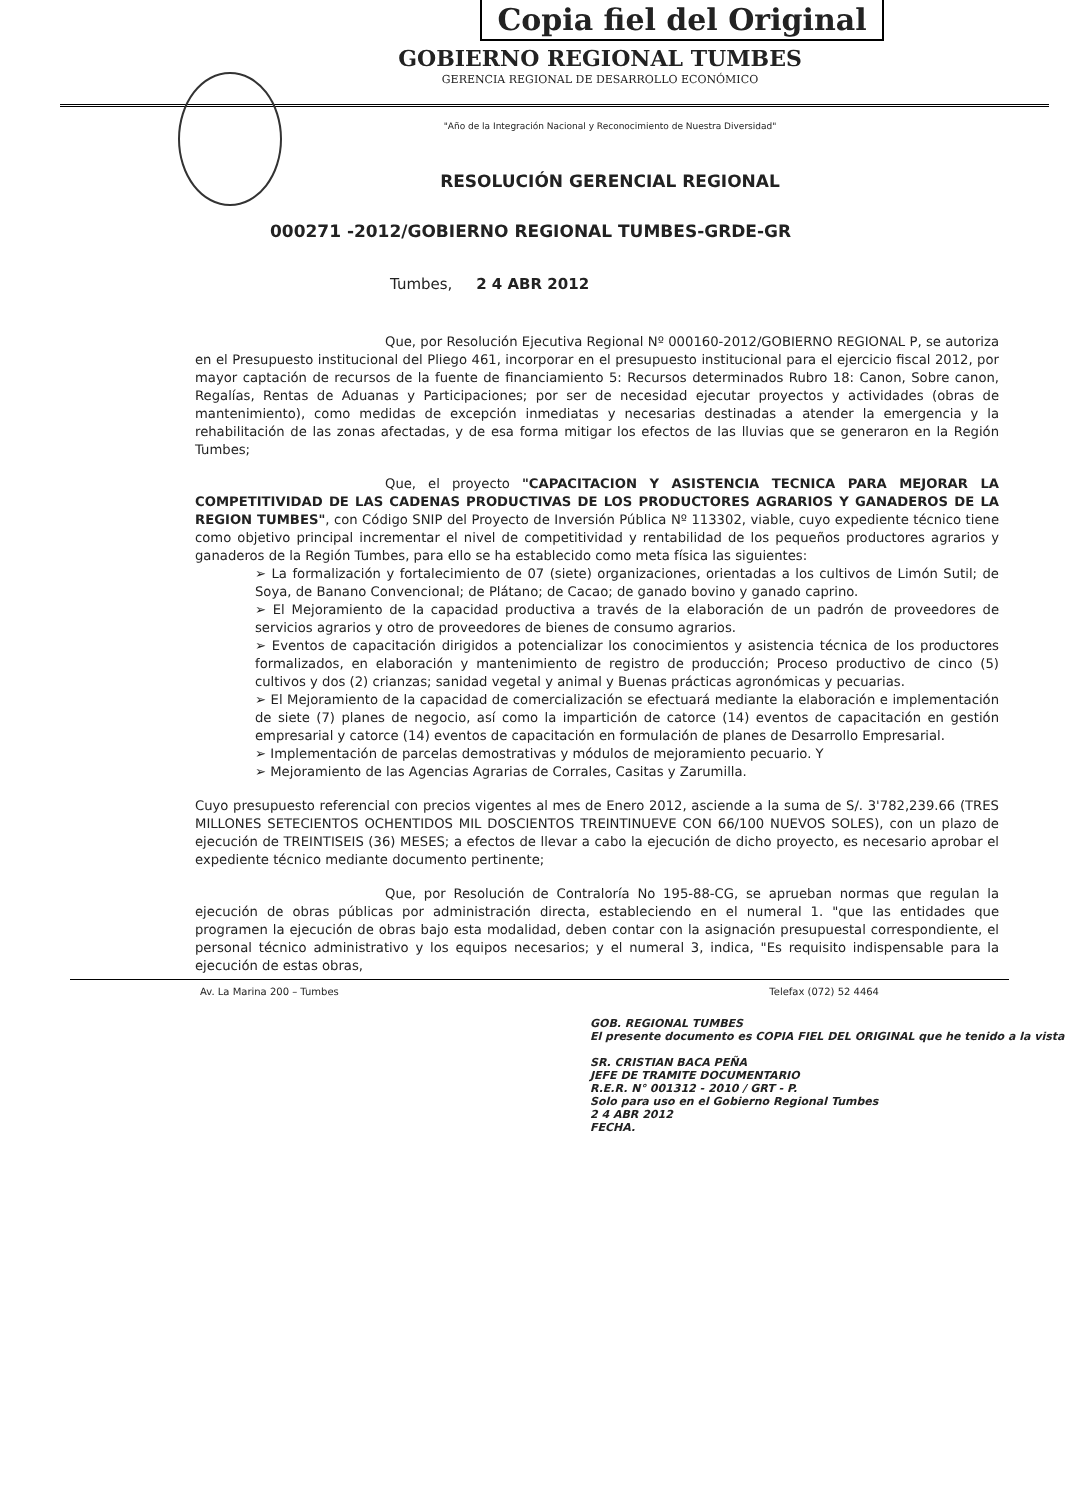Copia fiel del Original
GOBIERNO REGIONAL TUMBES
GERENCIA REGIONAL DE DESARROLLO ECONÓMICO
"Año de la Integración Nacional y Reconocimiento de Nuestra Diversidad"
RESOLUCIÓN GERENCIAL REGIONAL
000271 -2012/GOBIERNO REGIONAL TUMBES-GRDE-GR
Tumbes, 2 4 ABR 2012
Que, por Resolución Ejecutiva Regional Nº 000160-2012/GOBIERNO REGIONAL P, se autoriza en el Presupuesto institucional del Pliego 461, incorporar en el presupuesto institucional para el ejercicio fiscal 2012, por mayor captación de recursos de la fuente de financiamiento 5: Recursos determinados Rubro 18: Canon, Sobre canon, Regalías, Rentas de Aduanas y Participaciones; por ser de necesidad ejecutar proyectos y actividades (obras de mantenimiento), como medidas de excepción inmediatas y necesarias destinadas a atender la emergencia y la rehabilitación de las zonas afectadas, y de esa forma mitigar los efectos de las lluvias que se generaron en la Región Tumbes;
Que, el proyecto "CAPACITACION Y ASISTENCIA TECNICA PARA MEJORAR LA COMPETITIVIDAD DE LAS CADENAS PRODUCTIVAS DE LOS PRODUCTORES AGRARIOS Y GANADEROS DE LA REGION TUMBES", con Código SNIP del Proyecto de Inversión Pública Nº 113302, viable, cuyo expediente técnico tiene como objetivo principal incrementar el nivel de competitividad y rentabilidad de los pequeños productores agrarios y ganaderos de la Región Tumbes, para ello se ha establecido como meta física las siguientes:
➢ La formalización y fortalecimiento de 07 (siete) organizaciones, orientadas a los cultivos de Limón Sutil; de Soya, de Banano Convencional; de Plátano; de Cacao; de ganado bovino y ganado caprino.
➢ El Mejoramiento de la capacidad productiva a través de la elaboración de un padrón de proveedores de servicios agrarios y otro de proveedores de bienes de consumo agrarios.
➢ Eventos de capacitación dirigidos a potencializar los conocimientos y asistencia técnica de los productores formalizados, en elaboración y mantenimiento de registro de producción; Proceso productivo de cinco (5) cultivos y dos (2) crianzas; sanidad vegetal y animal y Buenas prácticas agronómicas y pecuarias.
➢ El Mejoramiento de la capacidad de comercialización se efectuará mediante la elaboración e implementación de siete (7) planes de negocio, así como la impartición de catorce (14) eventos de capacitación en gestión empresarial y catorce (14) eventos de capacitación en formulación de planes de Desarrollo Empresarial.
➢ Implementación de parcelas demostrativas y módulos de mejoramiento pecuario. Y
➢ Mejoramiento de las Agencias Agrarias de Corrales, Casitas y Zarumilla.
Cuyo presupuesto referencial con precios vigentes al mes de Enero 2012, asciende a la suma de S/. 3'782,239.66 (TRES MILLONES SETECIENTOS OCHENTIDOS MIL DOSCIENTOS TREINTINUEVE CON 66/100 NUEVOS SOLES), con un plazo de ejecución de TREINTISEIS (36) MESES; a efectos de llevar a cabo la ejecución de dicho proyecto, es necesario aprobar el expediente técnico mediante documento pertinente;
Que, por Resolución de Contraloría No 195-88-CG, se aprueban normas que regulan la ejecución de obras públicas por administración directa, estableciendo en el numeral 1. "que las entidades que programen la ejecución de obras bajo esta modalidad, deben contar con la asignación presupuestal correspondiente, el personal técnico administrativo y los equipos necesarios; y el numeral 3, indica, "Es requisito indispensable para la ejecución de estas obras,
Av. La Marina 200 – Tumbes Telefax (072) 52 4464
GOB. REGIONAL TUMBES
El presente documento es COPIA FIEL DEL ORIGINAL que he tenido a la vista
SR. CRISTIAN BACA PEÑA
JEFE DE TRAMITE DOCUMENTARIO
R.E.R. N° 001312 - 2010 / GRT - P.
Solo para uso en el Gobierno Regional Tumbes
2 4 ABR 2012
FECHA.